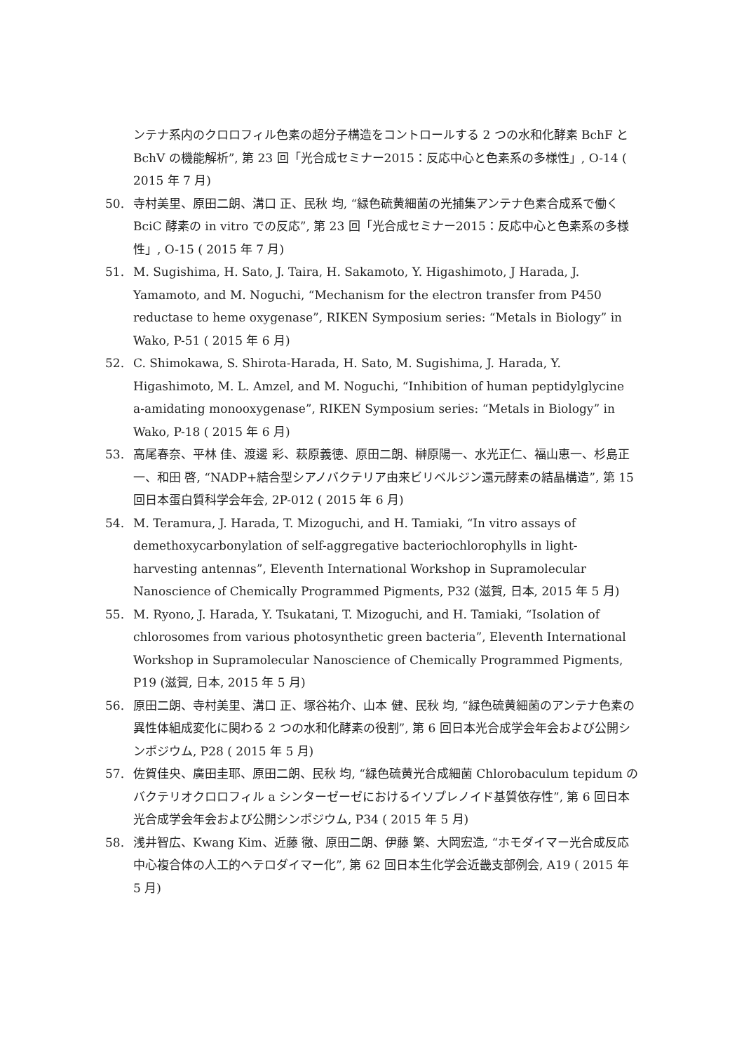ンテナ系内のクロロフィル色素の超分子構造をコントロールする 2 つの水和化酵素 BchF と BchV の機能解析”, 第 23 回「光合成セミナー2015：反応中心と色素系の多様性」, O-14 ( 2015 年 7 月)
50. 寺村美里、原田二朗、溝口 正、民秋 均, “緑色硫黄細菌の光捕集アンテナ色素合成系で働く BciC 酵素の in vitro での反応”, 第 23 回「光合成セミナー2015：反応中心と色素系の多様性」, O-15 ( 2015 年 7 月)
51. M. Sugishima, H. Sato, J. Taira, H. Sakamoto, Y. Higashimoto, J Harada, J. Yamamoto, and M. Noguchi, “Mechanism for the electron transfer from P450 reductase to heme oxygenase”, RIKEN Symposium series: “Metals in Biology” in Wako, P-51 ( 2015 年 6 月)
52. C. Shimokawa, S. Shirota-Harada, H. Sato, M. Sugishima, J. Harada, Y. Higashimoto, M. L. Amzel, and M. Noguchi, “Inhibition of human peptidylglycine a-amidating monooxygenase”, RIKEN Symposium series: “Metals in Biology” in Wako, P-18 ( 2015 年 6 月)
53. 高尾春奈、平林 佳、渡邊 彩、萩原義徳、原田二朗、榊原陽一、水光正仁、福山恵一、杉島正一、和田 啓, “NADP+結合型シアノバクテリア由来ビリベルジン還元酵素の結晶構造”, 第 15 回日本蛋白質科学会年会, 2P-012 ( 2015 年 6 月)
54. M. Teramura, J. Harada, T. Mizoguchi, and H. Tamiaki, “In vitro assays of demethoxycarbonylation of self-aggregative bacteriochlorophylls in light-harvesting antennas”, Eleventh International Workshop in Supramolecular Nanoscience of Chemically Programmed Pigments, P32 (滋賀, 日本, 2015 年 5 月)
55. M. Ryono, J. Harada, Y. Tsukatani, T. Mizoguchi, and H. Tamiaki, “Isolation of chlorosomes from various photosynthetic green bacteria”, Eleventh International Workshop in Supramolecular Nanoscience of Chemically Programmed Pigments, P19 (滋賀, 日本, 2015 年 5 月)
56. 原田二朗、寺村美里、溝口 正、塚谷祐介、山本 健、民秋 均, “緑色硫黄細菌のアンテナ色素の異性体組成変化に関わる 2 つの水和化酵素の役割”, 第 6 回日本光合成学会年会および公開シンポジウム, P28 ( 2015 年 5 月)
57. 佐賀佳央、廣田圭耶、原田二朗、民秋 均, “緑色硫黄光合成細菌 Chlorobaculum tepidum のバクテリオクロロフィル a シンターゼーゼにおけるイソプレノイド基質依存性”, 第 6 回日本光合成学会年会および公開シンポジウム, P34 ( 2015 年 5 月)
58. 浅井智広、Kwang Kim、近藤 徹、原田二朗、伊藤 繁、大岡宏造, “ホモダイマー光合成反応中心複合体の人工的ヘテロダイマー化”, 第 62 回日本生化学会近畿支部例会, A19 ( 2015 年 5 月)